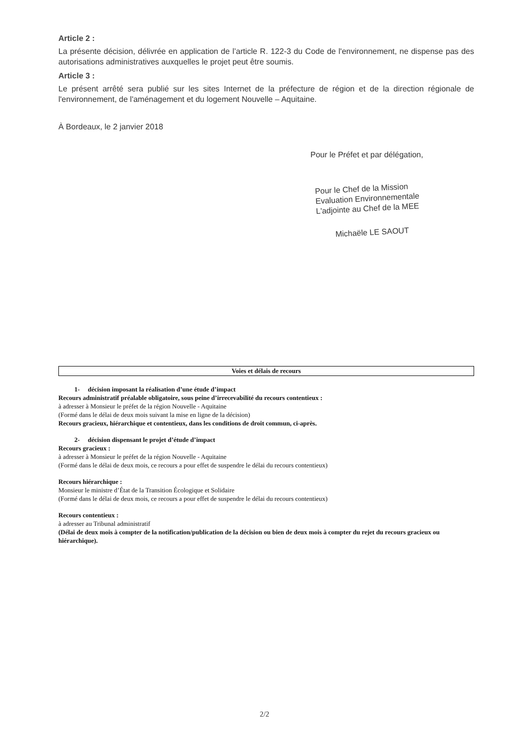Article 2 :
La présente décision, délivrée en application de l’article R. 122-3 du Code de l'environnement, ne dispense pas des autorisations administratives auxquelles le projet peut être soumis.
Article 3 :
Le présent arrêté sera publié sur les sites Internet de la préfecture de région et de la direction régionale de l'environnement, de l'aménagement et du logement Nouvelle – Aquitaine.
À Bordeaux, le 2 janvier 2018
Pour le Préfet et par délégation,
Pour le Chef de la Mission
Evaluation Environnementale
L'adjointe au Chef de la MEE
Michaële LE SAOUT
Voies et délais de recours
1- décision imposant la réalisation d’une étude d’impact
Recours administratif préalable obligatoire, sous peine d’irrecevabilité du recours contentieux :
à adresser à Monsieur le préfet de la région Nouvelle - Aquitaine
(Formé dans le délai de deux mois suivant la mise en ligne de la décision)
Recours gracieux, hiérarchique et contentieux, dans les conditions de droit commun, ci-après.
2- décision dispensant le projet d’étude d’impact
Recours gracieux :
à adresser à Monsieur le préfet de la région Nouvelle - Aquitaine
(Formé dans le délai de deux mois, ce recours a pour effet de suspendre le délai du recours contentieux)
Recours hiérarchique :
Monsieur le ministre d’État de la Transition Écologique et Solidaire
(Formé dans le délai de deux mois, ce recours a pour effet de suspendre le délai du recours contentieux)
Recours contentieux :
à adresser au Tribunal administratif
(Délai de deux mois à compter de la notification/publication de la décision ou bien de deux mois à compter du rejet du recours gracieux ou hiérarchique).
2/2